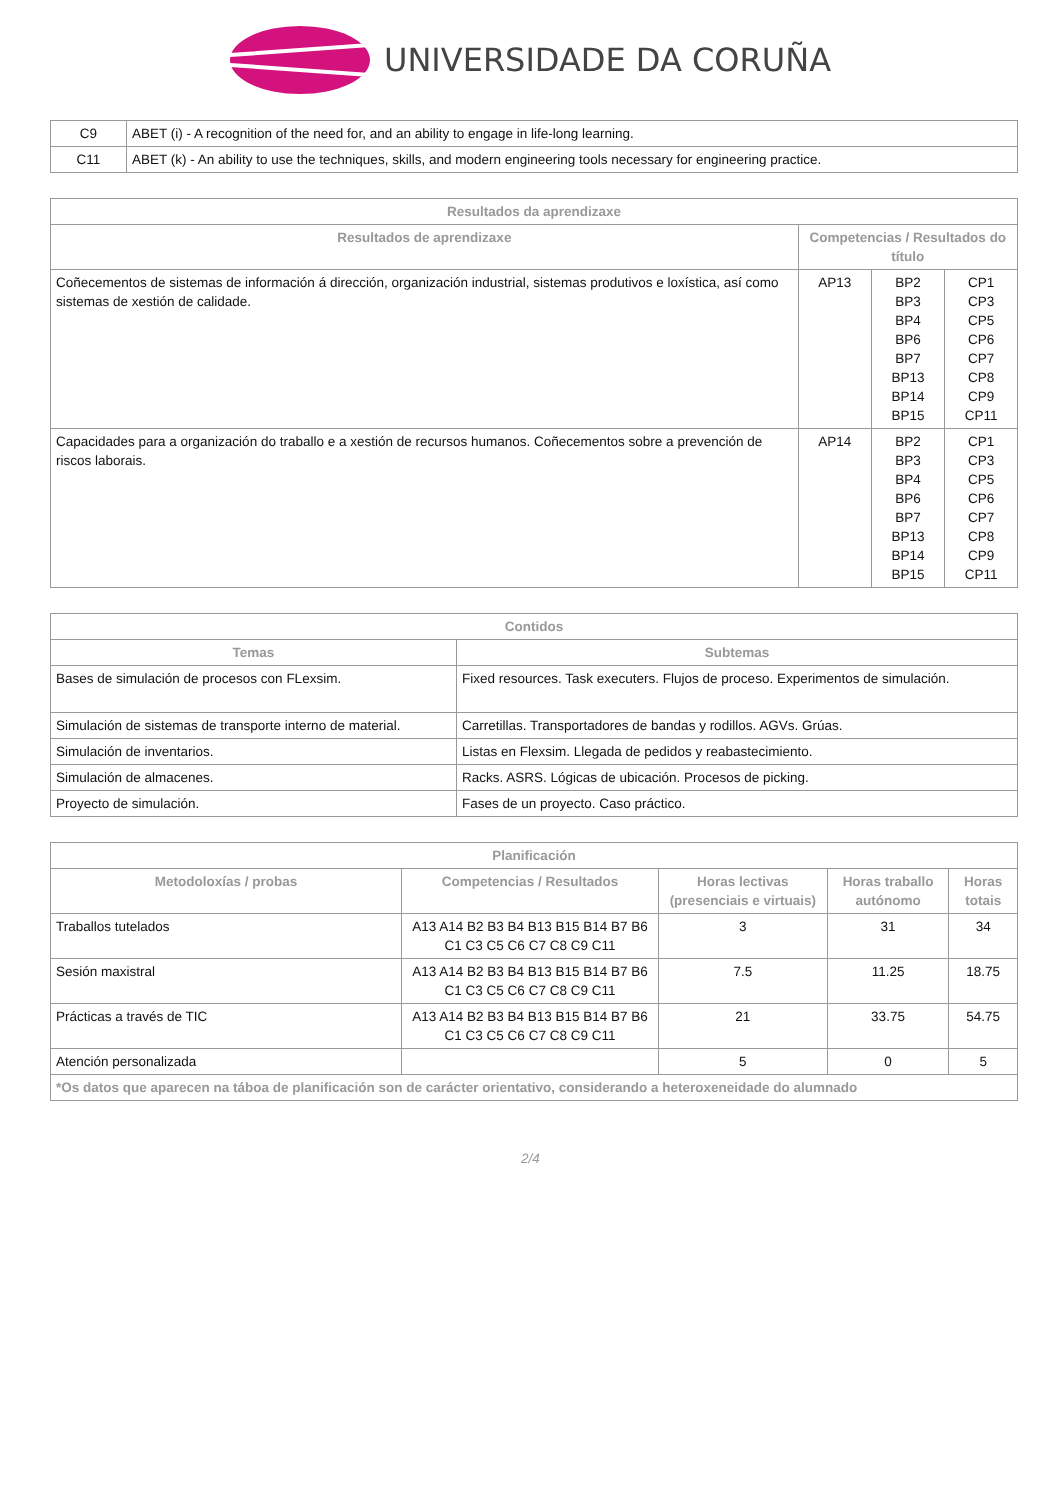UNIVERSIDADE DA CORUÑA
| C9 | ABET (i) - A recognition of the need for, and an ability to engage in life-long learning. |
| C11 | ABET (k) - An ability to use the techniques, skills, and modern engineering tools necessary for engineering practice. |
| Resultados da aprendizaxe | | | |
| --- | --- | --- | --- |
| Resultados de aprendizaxe | Competencias / Resultados do título | | |
| Coñecementos de sistemas de información á dirección, organización industrial, sistemas produtivos e loxística, así como sistemas de xestión de calidade. | AP13 | BP2 BP3 BP4 BP6 BP7 BP13 BP14 BP15 | CP1 CP3 CP5 CP6 CP7 CP8 CP9 CP11 |
| Capacidades para a organización do traballo e a xestión de recursos humanos. Coñecementos sobre a prevención de riscos laborais. | AP14 | BP2 BP3 BP4 BP6 BP7 BP13 BP14 BP15 | CP1 CP3 CP5 CP6 CP7 CP8 CP9 CP11 |
| Contidos | |
| --- | --- |
| Temas | Subtemas |
| Bases de simulación de procesos con FLexsim. | Fixed resources. Task executers. Flujos de proceso. Experimentos de simulación. |
| Simulación de sistemas de transporte interno de material. | Carretillas. Transportadores de bandas y rodillos. AGVs. Grúas. |
| Simulación de inventarios. | Listas en Flexsim. Llegada de pedidos y reabastecimiento. |
| Simulación de almacenes. | Racks. ASRS. Lógicas de ubicación. Procesos de picking. |
| Proyecto de simulación. | Fases de un proyecto. Caso práctico. |
| Planificación | | | | |
| --- | --- | --- | --- | --- |
| Metodoloxías / probas | Competencias / Resultados | Horas lectivas (presenciais e virtuais) | Horas traballo autónomo | Horas totais |
| Traballos tutelados | A13 A14 B2 B3 B4 B13 B15 B14 B7 B6 C1 C3 C5 C6 C7 C8 C9 C11 | 3 | 31 | 34 |
| Sesión maxistral | A13 A14 B2 B3 B4 B13 B15 B14 B7 B6 C1 C3 C5 C6 C7 C8 C9 C11 | 7.5 | 11.25 | 18.75 |
| Prácticas a través de TIC | A13 A14 B2 B3 B4 B13 B15 B14 B7 B6 C1 C3 C5 C6 C7 C8 C9 C11 | 21 | 33.75 | 54.75 |
| Atención personalizada | | 5 | 0 | 5 |
| *Os datos que aparecen na táboa de planificación son de carácter orientativo, considerando a heteroxeneidade do alumnado | | | | |
2/4